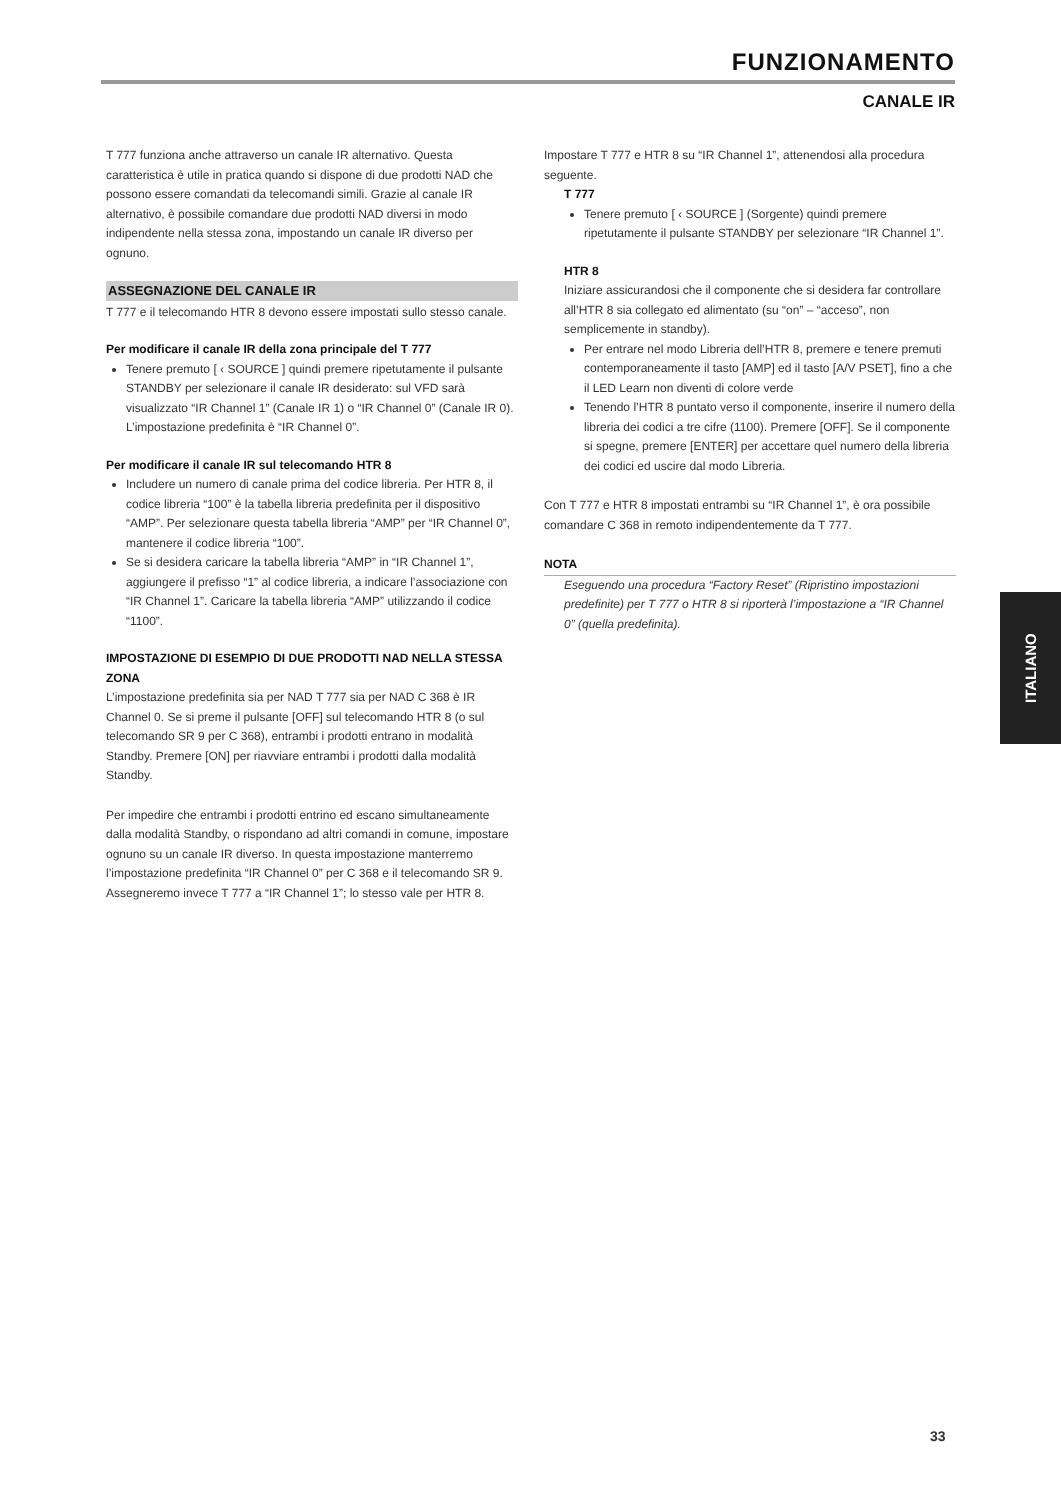FUNZIONAMENTO
CANALE IR
T 777 funziona anche attraverso un canale IR alternativo. Questa caratteristica è utile in pratica quando si dispone di due prodotti NAD che possono essere comandati da telecomandi simili. Grazie al canale IR alternativo, è possibile comandare due prodotti NAD diversi in modo indipendente nella stessa zona, impostando un canale IR diverso per ognuno.
ASSEGNAZIONE DEL CANALE IR
T 777 e il telecomando HTR 8 devono essere impostati sullo stesso canale.
Per modificare il canale IR della zona principale del T 777
Tenere premuto [ ‹ SOURCE ] quindi premere ripetutamente il pulsante STANDBY per selezionare il canale IR desiderato: sul VFD sarà visualizzato “IR Channel 1” (Canale IR 1) o “IR Channel 0” (Canale IR 0). L’impostazione predefinita è “IR Channel 0”.
Per modificare il canale IR sul telecomando HTR 8
Includere un numero di canale prima del codice libreria. Per HTR 8, il codice libreria “100” è la tabella libreria predefinita per il dispositivo “AMP”. Per selezionare questa tabella libreria “AMP” per “IR Channel 0”, mantenere il codice libreria “100”.
Se si desidera caricare la tabella libreria “AMP” in “IR Channel 1”, aggiungere il prefisso “1” al codice libreria, a indicare l’associazione con “IR Channel 1”. Caricare la tabella libreria “AMP” utilizzando il codice “1100”.
IMPOSTAZIONE DI ESEMPIO DI DUE PRODOTTI NAD NELLA STESSA ZONA
L’impostazione predefinita sia per NAD T 777 sia per NAD C 368 è IR Channel 0. Se si preme il pulsante [OFF] sul telecomando HTR 8 (o sul telecomando SR 9 per C 368), entrambi i prodotti entrano in modalità Standby. Premere [ON] per riavviare entrambi i prodotti dalla modalità Standby.
Per impedire che entrambi i prodotti entrino ed escano simultaneamente dalla modalità Standby, o rispondano ad altri comandi in comune, impostare ognuno su un canale IR diverso. In questa impostazione manterremo l’impostazione predefinita “IR Channel 0” per C 368 e il telecomando SR 9. Assegneremo invece T 777 a “IR Channel 1”; lo stesso vale per HTR 8.
Impostare T 777 e HTR 8 su “IR Channel 1”, attenendosi alla procedura seguente.
T 777
Tenere premuto [ ‹ SOURCE ] (Sorgente) quindi premere ripetutamente il pulsante STANDBY per selezionare “IR Channel 1”.
HTR 8
Iniziare assicurandosi che il componente che si desidera far controllare all’HTR 8 sia collegato ed alimentato (su “on” – “acceso”, non semplicemente in standby).
Per entrare nel modo Libreria dell’HTR 8, premere e tenere premuti contemporaneamente il tasto [AMP] ed il tasto [A/V PSET], fino a che il LED Learn non diventi di colore verde
Tenendo l’HTR 8 puntato verso il componente, inserire il numero della libreria dei codici a tre cifre (1100). Premere [OFF]. Se il componente si spegne, premere [ENTER] per accettare quel numero della libreria dei codici ed uscire dal modo Libreria.
Con T 777 e HTR 8 impostati entrambi su “IR Channel 1”, è ora possibile comandare C 368 in remoto indipendentemente da T 777.
NOTA
Eseguendo una procedura “Factory Reset” (Ripristino impostazioni predefinite) per T 777 o HTR 8 si riporterà l’impostazione a “IR Channel 0” (quella predefinita).
ITALIANO
33